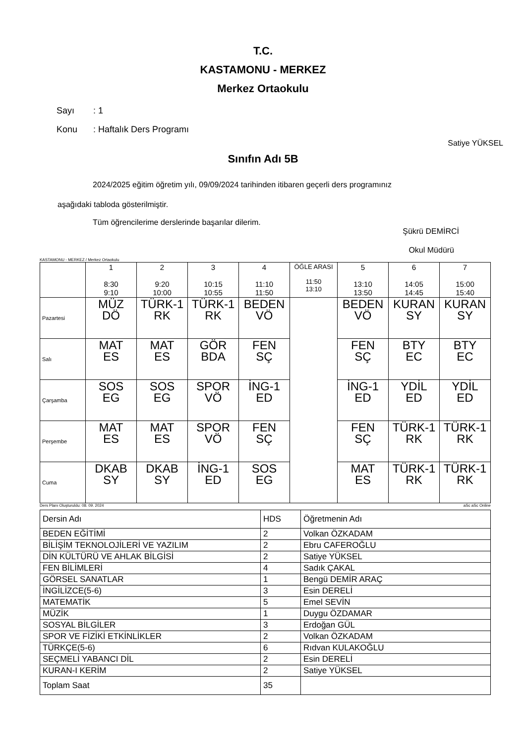T.C.
KASTAMONU - MERKEZ
Merkez Ortaokulu
Sayı: 1
Konu: Haftalık Ders Programı
Satiye YÜKSEL
Sınıfın Adı 5B
2024/2025 eğitim öğretim yılı, 09/09/2024 tarihinden itibaren geçerli ders programınız
aşağıdaki tabloda gösterilmiştir.
Tüm öğrencilerime derslerinde başarılar dilerim.
Şükrü DEMİRCİ
Okul Müdürü
KASTAMONU - MERKEZ / Merkez Ortaokulu
| | 1 8:30 9:10 | 2 9:20 10:00 | 3 10:15 10:55 | 4 11:10 11:50 | ÖĞLE ARASI 11:50 13:10 | 5 13:10 13:50 | 6 14:05 14:45 | 7 15:00 15:40 |
| Pazartesi | MÜZ DÖ | TÜRK-1 RK | TÜRK-1 RK | BEDEN VÖ | | BEDEN VÖ | KURAN SY | KURAN SY |
| Salı | MAT ES | MAT ES | GÖR BDA | FEN SÇ | | FEN SÇ | BTY EC | BTY EC |
| Çarşamba | SOS EG | SOS EG | SPOR VÖ | İNG-1 ED | | İNG-1 ED | YDİL ED | YDİL ED |
| Perşembe | MAT ES | MAT ES | SPOR VÖ | FEN SÇ | | FEN SÇ | TÜRK-1 RK | TÜRK-1 RK |
| Cuma | DKAB SY | DKAB SY | İNG-1 ED | SOS EG | | MAT ES | TÜRK-1 RK | TÜRK-1 RK |
Ders Planı Oluşturuldu: 08. 09. 2024 aSc aSc Online
| Dersin Adı | HDS | Öğretmenin Adı |
| BEDEN EĞİTİMİ | 2 | Volkan ÖZKADAM |
| BİLİŞİM TEKNOLOJİLERİ VE YAZILIM | 2 | Ebru CAFEROĞLU |
| DİN KÜLTÜRÜ VE AHLAK BİLGİSİ | 2 | Satiye YÜKSEL |
| FEN BİLİMLERİ | 4 | Sadık ÇAKAL |
| GÖRSEL SANATLAR | 1 | Bengü DEMİR ARAÇ |
| İNGİLİZCE(5-6) | 3 | Esin DERELİ |
| MATEMATİK | 5 | Emel SEVİN |
| MÜZİK | 1 | Duygu ÖZDAMAR |
| SOSYAL BİLGİLER | 3 | Erdoğan GÜL |
| SPOR VE FİZİKİ ETKİNLİKLER | 2 | Volkan ÖZKADAM |
| TÜRKÇE(5-6) | 6 | Rıdvan KULAKOĞLU |
| SEÇMELİ YABANCI DİL | 2 | Esin DERELİ |
| KURAN-I KERİM | 2 | Satiye YÜKSEL |
| Toplam Saat | 35 | |